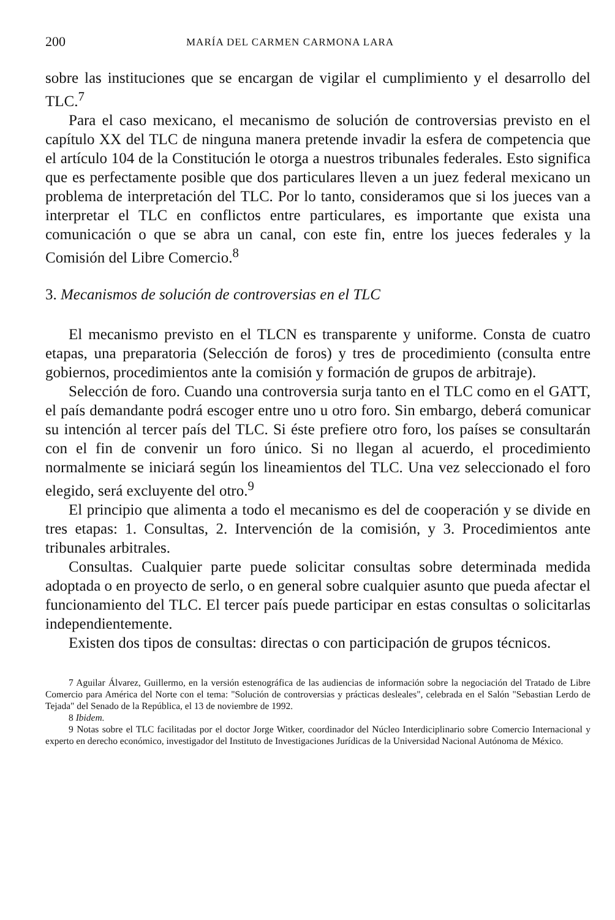200 MARÍA DEL CARMEN CARMONA LARA
sobre las instituciones que se encargan de vigilar el cumplimiento y el desarrollo del TLC.<sup>7</sup>
Para el caso mexicano, el mecanismo de solución de controversias previsto en el capítulo XX del TLC de ninguna manera pretende invadir la esfera de competencia que el artículo 104 de la Constitución le otorga a nuestros tribunales federales. Esto significa que es perfectamente posible que dos particulares lleven a un juez federal mexicano un problema de interpretación del TLC. Por lo tanto, consideramos que si los jueces van a interpretar el TLC en conflictos entre particulares, es importante que exista una comunicación o que se abra un canal, con este fin, entre los jueces federales y la Comisión del Libre Comercio.<sup>8</sup>
3. Mecanismos de solución de controversias en el TLC
El mecanismo previsto en el TLCN es transparente y uniforme. Consta de cuatro etapas, una preparatoria (Selección de foros) y tres de procedimiento (consulta entre gobiernos, procedimientos ante la comisión y formación de grupos de arbitraje).
Selección de foro. Cuando una controversia surja tanto en el TLC como en el GATT, el país demandante podrá escoger entre uno u otro foro. Sin embargo, deberá comunicar su intención al tercer país del TLC. Si éste prefiere otro foro, los países se consultarán con el fin de convenir un foro único. Si no llegan al acuerdo, el procedimiento normalmente se iniciará según los lineamientos del TLC. Una vez seleccionado el foro elegido, será excluyente del otro.<sup>9</sup>
El principio que alimenta a todo el mecanismo es del de cooperación y se divide en tres etapas: 1. Consultas, 2. Intervención de la comisión, y 3. Procedimientos ante tribunales arbitrales.
Consultas. Cualquier parte puede solicitar consultas sobre determinada medida adoptada o en proyecto de serlo, o en general sobre cualquier asunto que pueda afectar el funcionamiento del TLC. El tercer país puede participar en estas consultas o solicitarlas independientemente.
Existen dos tipos de consultas: directas o con participación de grupos técnicos.
7 Aguilar Álvarez, Guillermo, en la versión estenográfica de las audiencias de información sobre la negociación del Tratado de Libre Comercio para América del Norte con el tema: "Solución de controversias y prácticas desleales", celebrada en el Salón "Sebastian Lerdo de Tejada" del Senado de la República, el 13 de noviembre de 1992.
8 Ibidem.
9 Notas sobre el TLC facilitadas por el doctor Jorge Witker, coordinador del Núcleo Interdiciplinario sobre Comercio Internacional y experto en derecho económico, investigador del Instituto de Investigaciones Jurídicas de la Universidad Nacional Autónoma de México.